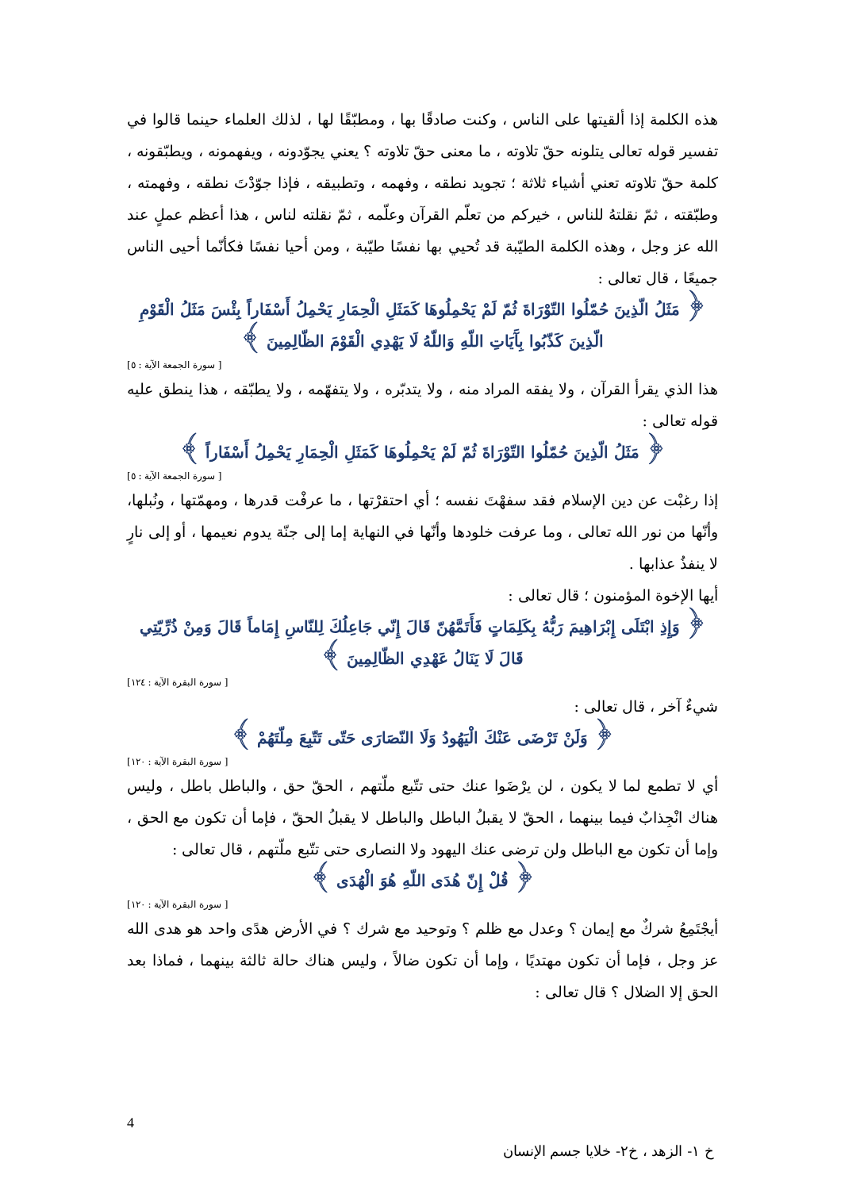هذه الكلمة إذا ألقيتها على الناس ، وكنت صادقًا بها ، ومطبّقًا لها ، لذلك العلماء حينما قالوا في تفسير قوله تعالى يتلونه حقّ تلاوته ، ما معنى حقّ تلاوته ؟ يعني يجوّدونه ، ويفهمونه ، ويطبّقونه ، كلمة حقّ تلاوته تعني أشياء ثلاثة ؛ تجويد نطقه ، وفهمه ، وتطبيقه ، فإذا جوّدْتَ نطقه ، وفهمته ، وطبّقته ، ثمّ نقلتهُ للناس ، خيركم من تعلّم القرآن وعلّمه ، ثمّ نقلته لناس ، هذا أعظم عملٍ عند الله عز وجل ، وهذه الكلمة الطيّبة قد تُحيي بها نفسًا طيّبة ، ومن أحيا نفسًا فكأنّما أحيى الناس جميعًا ، قال تعالى :
﴿ مَثَلُ الّذِينَ حُمّلُوا التّوْرَاةَ ثُمّ لَمْ يَحْمِلُوهَا كَمَثَلِ الْحِمَارِ يَحْمِلُ أَسْفَاراً بِئْسَ مَثَلُ الْقَوْمِ الّذِينَ كَذّبُوا بِآَيَاتِ اللّهِ وَاللّهُ لَا يَهْدِي الْقَوْمَ الظّالِمِينَ ﴾
[ سورة الجمعة الآية : ٥]
هذا الذي يقرأ القرآن ، ولا يفقه المراد منه ، ولا يتدبّره ، ولا يتفهّمه ، ولا يطبّقه ، هذا ينطق عليه قوله تعالى :
﴿ مَثَلُ الّذِينَ حُمّلُوا التّوْرَاةَ ثُمّ لَمْ يَحْمِلُوهَا كَمَثَلِ الْحِمَارِ يَحْمِلُ أَسْفَاراً ﴾
[ سورة الجمعة الآية : ٥]
إذا رغبْت عن دين الإسلام فقد سفهْتَ نفسه ؛ أي احتقرْتها ، ما عرفْت قدرها ، ومهمّتها ، ونُبلها، وأنّها من نور الله تعالى ، وما عرفت خلودها وأنّها في النهاية إما إلى جنّة يدوم نعيمها ، أو إلى نارٍ لا ينفذُ عذابها .
أيها الإخوة المؤمنون ؛ قال تعالى :
﴿ وَإِذِ ابْتَلَى إِبْرَاهِيمَ رَبُّهُ بِكَلِمَاتٍ فَأَتَمَّهُنّ قَالَ إِنّي جَاعِلُكَ لِلنّاسِ إِمَاماً قَالَ وَمِنْ ذُرِّيّتِي قَالَ لَا يَنَالُ عَهْدِي الظّالِمِينَ ﴾
[ سورة البقرة الآية : ١٢٤]
شيءٌ آخر ، قال تعالى :
﴿ وَلَنْ تَرْضَى عَنْكَ الْيَهُودُ وَلَا النّصَارَى حَتّى تَتّبِعَ مِلّتَهُمْ ﴾
[ سورة البقرة الآية : ١٢٠]
أي لا تطمع لما لا يكون ، لن يرْضَوا عنك حتى تتّبع ملّتهم ، الحقّ حق ، والباطل باطل ، وليس هناك انْجِذابٌ فيما بينهما ، الحقّ لا يقبلُ الباطل والباطل لا يقبلُ الحقّ ، فإما أن تكون مع الحق ، وإما أن تكون مع الباطل ولن ترضى عنك اليهود ولا النصارى حتى تتّبع ملّتهم ، قال تعالى :
﴿ قُلْ إِنّ هُدَى اللّهِ هُوَ الْهُدَى ﴾
[ سورة البقرة الآية : ١٢٠]
أيجْتَمِعُ شركٌ مع إيمان ؟ وعدل مع ظلم ؟ وتوحيد مع شرك ؟ في الأرض هدًى واحد هو هدى الله عز وجل ، فإما أن تكون مهتديًا ، وإما أن تكون ضالاً ، وليس هناك حالة ثالثة بينهما ، فماذا بعد الحق إلا الضلال ؟ قال تعالى :
4
خ ١- الزهد ، خ٢- خلايا جسم الإنسان